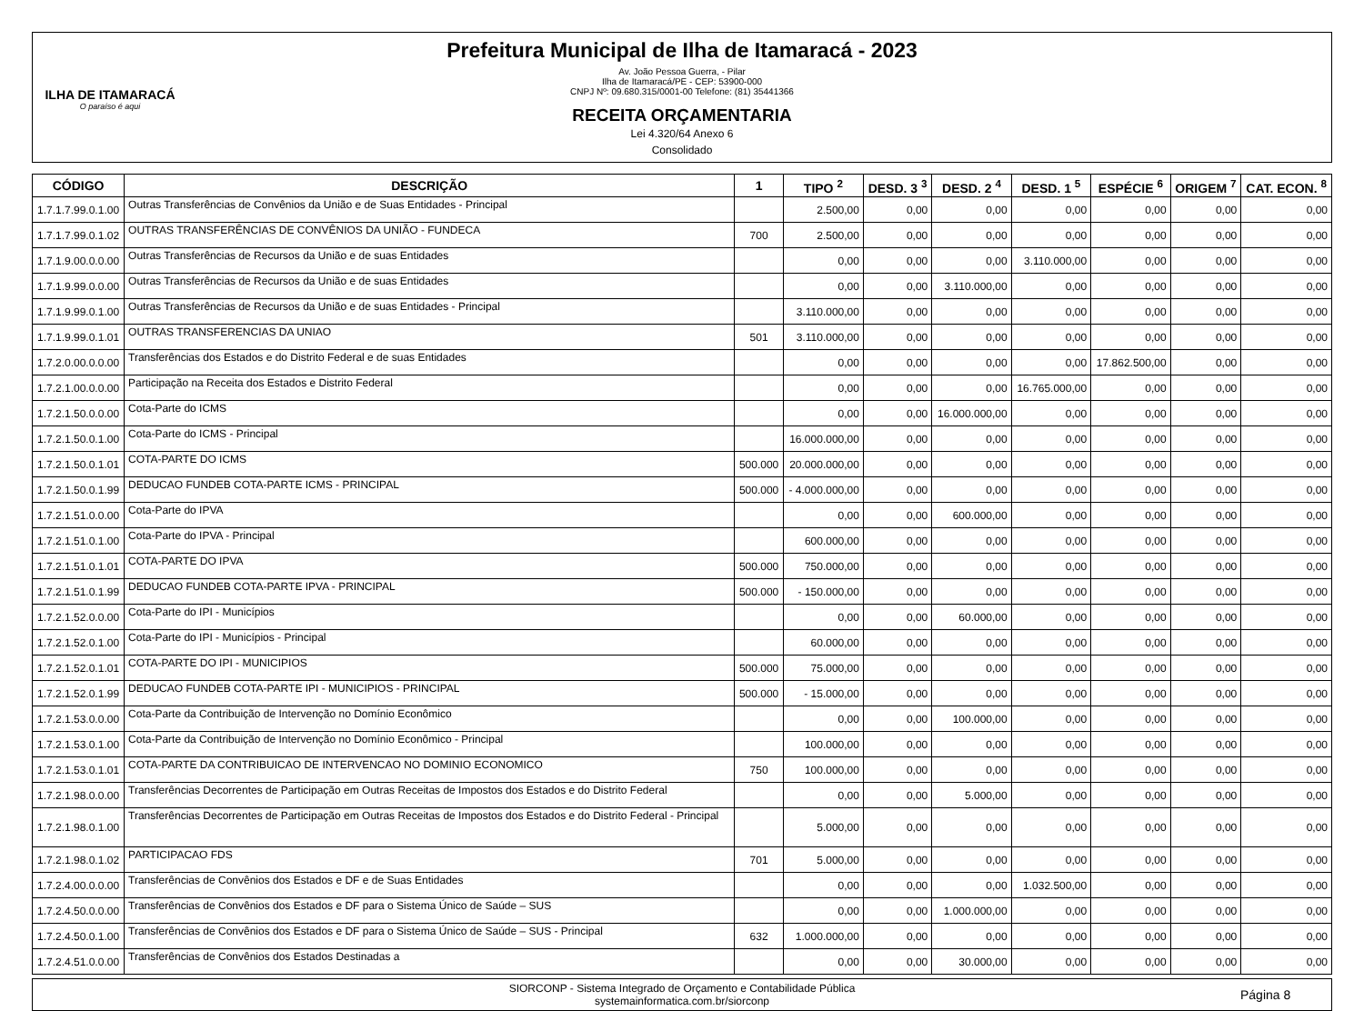ILHA DE ITAMARACÁ
O paraíso é aqui
Prefeitura Municipal de Ilha de Itamaracá - 2023
Av. João Pessoa Guerra, - Pilar
Ilha de Itamaracá/PE - CEP: 53900-000
CNPJ Nº: 09.680.315/0001-00 Telefone: (81) 35441366
RECEITA ORÇAMENTARIA
Lei 4.320/64 Anexo 6
Consolidado
| CÓDIGO | DESCRIÇÃO | 1 | TIPO <sup>2</sup> | DESD. 3 <sup>3</sup> | DESD. 2 <sup>4</sup> | DESD. 1 <sup>5</sup> | ESPÉCIE <sup>6</sup> | ORIGEM <sup>7</sup> | CAT. ECON. <sup>8</sup> |
| --- | --- | --- | --- | --- | --- | --- | --- | --- | --- |
| 1.7.1.7.99.0.1.00 | Outras Transferências de Convênios da União e de Suas Entidades - Principal | | 2.500,00 | 0,00 | 0,00 | 0,00 | 0,00 | 0,00 | 0,00 |
| 1.7.1.7.99.0.1.02 | OUTRAS TRANSFERÊNCIAS DE CONVÊNIOS DA UNIÃO - FUNDECA | 700 | 2.500,00 | 0,00 | 0,00 | 0,00 | 0,00 | 0,00 | 0,00 |
| 1.7.1.9.00.0.0.00 | Outras Transferências de Recursos da União e de suas Entidades | | 0,00 | 0,00 | 0,00 | 3.110.000,00 | 0,00 | 0,00 | 0,00 |
| 1.7.1.9.99.0.0.00 | Outras Transferências de Recursos da União e de suas Entidades | | 0,00 | 0,00 | 3.110.000,00 | 0,00 | 0,00 | 0,00 | 0,00 |
| 1.7.1.9.99.0.1.00 | Outras Transferências de Recursos da União e de suas Entidades - Principal | | 3.110.000,00 | 0,00 | 0,00 | 0,00 | 0,00 | 0,00 | 0,00 |
| 1.7.1.9.99.0.1.01 | OUTRAS TRANSFERENCIAS DA UNIAO | 501 | 3.110.000,00 | 0,00 | 0,00 | 0,00 | 0,00 | 0,00 | 0,00 |
| 1.7.2.0.00.0.0.00 | Transferências dos Estados e do Distrito Federal e de suas Entidades | | 0,00 | 0,00 | 0,00 | 0,00 | 17.862.500,00 | 0,00 | 0,00 |
| 1.7.2.1.00.0.0.00 | Participação na Receita dos Estados e Distrito Federal | | 0,00 | 0,00 | 0,00 | 16.765.000,00 | 0,00 | 0,00 | 0,00 |
| 1.7.2.1.50.0.0.00 | Cota-Parte do ICMS | | 0,00 | 0,00 | 16.000.000,00 | 0,00 | 0,00 | 0,00 | 0,00 |
| 1.7.2.1.50.0.1.00 | Cota-Parte do ICMS - Principal | | 16.000.000,00 | 0,00 | 0,00 | 0,00 | 0,00 | 0,00 | 0,00 |
| 1.7.2.1.50.0.1.01 | COTA-PARTE DO ICMS | 500.000 | 20.000.000,00 | 0,00 | 0,00 | 0,00 | 0,00 | 0,00 | 0,00 |
| 1.7.2.1.50.0.1.99 | DEDUCAO FUNDEB COTA-PARTE ICMS - PRINCIPAL | 500.000 | - 4.000.000,00 | 0,00 | 0,00 | 0,00 | 0,00 | 0,00 | 0,00 |
| 1.7.2.1.51.0.0.00 | Cota-Parte do IPVA | | 0,00 | 0,00 | 600.000,00 | 0,00 | 0,00 | 0,00 | 0,00 |
| 1.7.2.1.51.0.1.00 | Cota-Parte do IPVA - Principal | | 600.000,00 | 0,00 | 0,00 | 0,00 | 0,00 | 0,00 | 0,00 |
| 1.7.2.1.51.0.1.01 | COTA-PARTE DO IPVA | 500.000 | 750.000,00 | 0,00 | 0,00 | 0,00 | 0,00 | 0,00 | 0,00 |
| 1.7.2.1.51.0.1.99 | DEDUCAO FUNDEB COTA-PARTE IPVA - PRINCIPAL | 500.000 | - 150.000,00 | 0,00 | 0,00 | 0,00 | 0,00 | 0,00 | 0,00 |
| 1.7.2.1.52.0.0.00 | Cota-Parte do IPI - Municípios | | 0,00 | 0,00 | 60.000,00 | 0,00 | 0,00 | 0,00 | 0,00 |
| 1.7.2.1.52.0.1.00 | Cota-Parte do IPI - Municípios - Principal | | 60.000,00 | 0,00 | 0,00 | 0,00 | 0,00 | 0,00 | 0,00 |
| 1.7.2.1.52.0.1.01 | COTA-PARTE DO IPI - MUNICIPIOS | 500.000 | 75.000,00 | 0,00 | 0,00 | 0,00 | 0,00 | 0,00 | 0,00 |
| 1.7.2.1.52.0.1.99 | DEDUCAO FUNDEB COTA-PARTE IPI - MUNICIPIOS - PRINCIPAL | 500.000 | - 15.000,00 | 0,00 | 0,00 | 0,00 | 0,00 | 0,00 | 0,00 |
| 1.7.2.1.53.0.0.00 | Cota-Parte da Contribuição de Intervenção no Domínio Econômico | | 0,00 | 0,00 | 100.000,00 | 0,00 | 0,00 | 0,00 | 0,00 |
| 1.7.2.1.53.0.1.00 | Cota-Parte da Contribuição de Intervenção no Domínio Econômico - Principal | | 100.000,00 | 0,00 | 0,00 | 0,00 | 0,00 | 0,00 | 0,00 |
| 1.7.2.1.53.0.1.01 | COTA-PARTE DA CONTRIBUICAO DE INTERVENCAO NO DOMINIO ECONOMICO | 750 | 100.000,00 | 0,00 | 0,00 | 0,00 | 0,00 | 0,00 | 0,00 |
| 1.7.2.1.98.0.0.00 | Transferências Decorrentes de Participação em Outras Receitas de Impostos dos Estados e do Distrito Federal | | 0,00 | 0,00 | 5.000,00 | 0,00 | 0,00 | 0,00 | 0,00 |
| 1.7.2.1.98.0.1.00 | Transferências Decorrentes de Participação em Outras Receitas de Impostos dos Estados e do Distrito Federal - Principal | | 5.000,00 | 0,00 | 0,00 | 0,00 | 0,00 | 0,00 | 0,00 |
| 1.7.2.1.98.0.1.02 | PARTICIPACAO FDS | 701 | 5.000,00 | 0,00 | 0,00 | 0,00 | 0,00 | 0,00 | 0,00 |
| 1.7.2.4.00.0.0.00 | Transferências de Convênios dos Estados e DF e de Suas Entidades | | 0,00 | 0,00 | 0,00 | 1.032.500,00 | 0,00 | 0,00 | 0,00 |
| 1.7.2.4.50.0.0.00 | Transferências de Convênios dos Estados e DF para o Sistema Único de Saúde – SUS | | 0,00 | 0,00 | 1.000.000,00 | 0,00 | 0,00 | 0,00 | 0,00 |
| 1.7.2.4.50.0.1.00 | Transferências de Convênios dos Estados e DF para o Sistema Único de Saúde – SUS - Principal | 632 | 1.000.000,00 | 0,00 | 0,00 | 0,00 | 0,00 | 0,00 | 0,00 |
| 1.7.2.4.51.0.0.00 | Transferências de Convênios dos Estados Destinadas a | | 0,00 | 0,00 | 30.000,00 | 0,00 | 0,00 | 0,00 | 0,00 |
SIORCONP - Sistema Integrado de Orçamento e Contabilidade Pública
systemainformatica.com.br/siorconp
Página 8